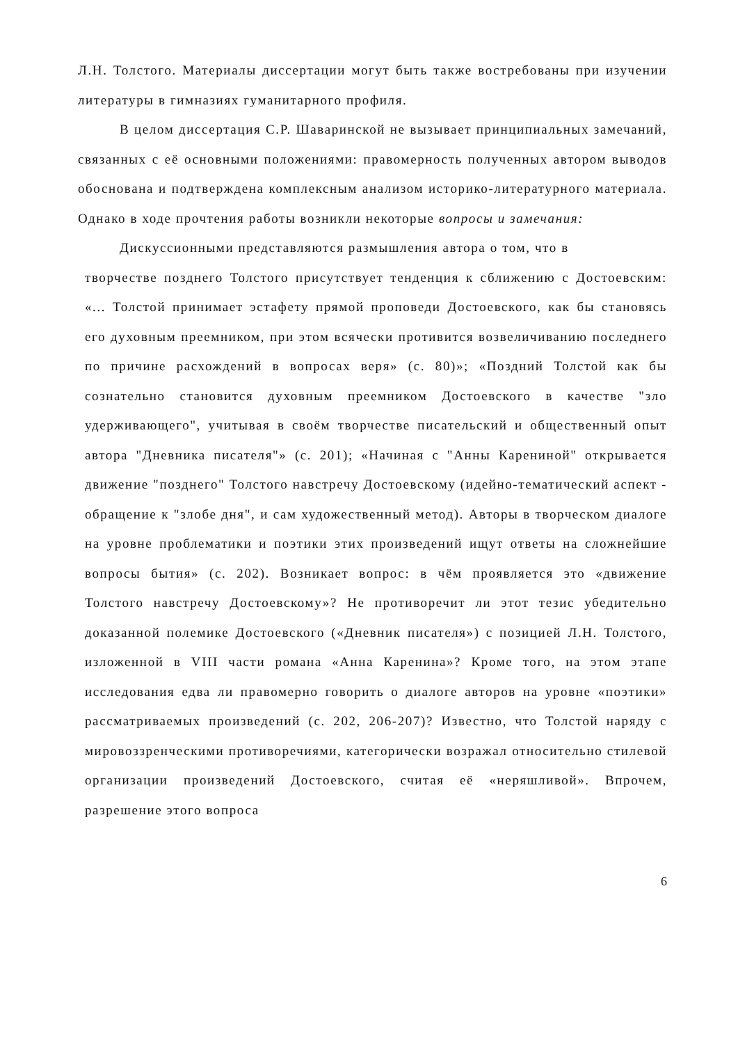Л.Н. Толстого. Материалы диссертации могут быть также востребованы при изучении литературы в гимназиях гуманитарного профиля.
В целом диссертация С.Р. Шаваринской не вызывает принципиальных замечаний, связанных с её основными положениями: правомерность полученных автором выводов обоснована и подтверждена комплексным анализом историко-литературного материала. Однако в ходе прочтения работы возникли некоторые вопросы и замечания:
Дискуссионными представляются размышления автора о том, что в
творчестве позднего Толстого присутствует тенденция к сближению с Достоевским: «... Толстой принимает эстафету прямой проповеди Достоевского, как бы становясь его духовным преемником, при этом всячески противится возвеличиванию последнего по причине расхождений в вопросах веря» (с. 80)»; «Поздний Толстой как бы сознательно становится духовным преемником Достоевского в качестве "зло удерживающего", учитывая в своём творчестве писательский и общественный опыт автора "Дневника писателя"» (с. 201); «Начиная с "Анны Карениной" открывается движение "позднего" Толстого навстречу Достоевскому (идейно-тематический аспект - обращение к "злобе дня", и сам художественный метод). Авторы в творческом диалоге на уровне проблематики и поэтики этих произведений ищут ответы на сложнейшие вопросы бытия» (с. 202). Возникает вопрос: в чём проявляется это «движение Толстого навстречу Достоевскому»? Не противоречит ли этот тезис убедительно доказанной полемике Достоевского («Дневник писателя») с позицией Л.Н. Толстого, изложенной в VIII части романа «Анна Каренина»? Кроме того, на этом этапе исследования едва ли правомерно говорить о диалоге авторов на уровне «поэтики» рассматриваемых произведений (с. 202, 206-207)? Известно, что Толстой наряду с мировоззренческими противоречиями, категорически возражал относительно стилевой организации произведений Достоевского, считая её «неряшливой». Впрочем, разрешение этого вопроса
6